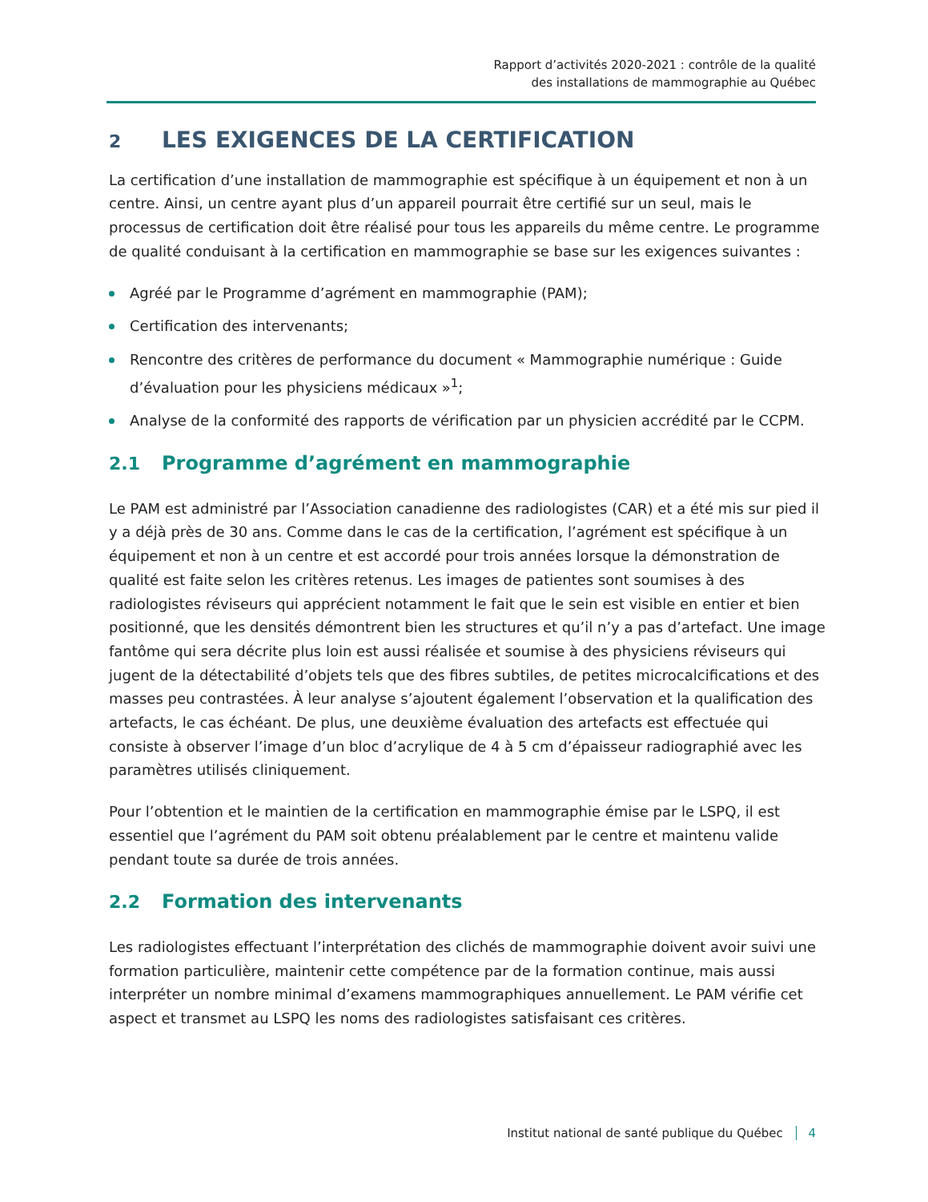Rapport d’activités 2020-2021 : contrôle de la qualité
des installations de mammographie au Québec
2 LES EXIGENCES DE LA CERTIFICATION
La certification d’une installation de mammographie est spécifique à un équipement et non à un centre. Ainsi, un centre ayant plus d’un appareil pourrait être certifié sur un seul, mais le processus de certification doit être réalisé pour tous les appareils du même centre. Le programme de qualité conduisant à la certification en mammographie se base sur les exigences suivantes :
Agréé par le Programme d’agrément en mammographie (PAM);
Certification des intervenants;
Rencontre des critères de performance du document « Mammographie numérique : Guide d’évaluation pour les physiciens médicaux »<sup>1</sup>;
Analyse de la conformité des rapports de vérification par un physicien accrédité par le CCPM.
2.1 Programme d’agrément en mammographie
Le PAM est administré par l’Association canadienne des radiologistes (CAR) et a été mis sur pied il y a déjà près de 30 ans. Comme dans le cas de la certification, l’agrément est spécifique à un équipement et non à un centre et est accordé pour trois années lorsque la démonstration de qualité est faite selon les critères retenus. Les images de patientes sont soumises à des radiologistes réviseurs qui apprécient notamment le fait que le sein est visible en entier et bien positionné, que les densités démontrent bien les structures et qu’il n’y a pas d’artefact. Une image fantôme qui sera décrite plus loin est aussi réalisée et soumise à des physiciens réviseurs qui jugent de la détectabilité d’objets tels que des fibres subtiles, de petites microcalcifications et des masses peu contrastées. À leur analyse s’ajoutent également l’observation et la qualification des artefacts, le cas échéant. De plus, une deuxième évaluation des artefacts est effectuée qui consiste à observer l’image d’un bloc d’acrylique de 4 à 5 cm d’épaisseur radiographié avec les paramètres utilisés cliniquement.
Pour l’obtention et le maintien de la certification en mammographie émise par le LSPQ, il est essentiel que l’agrément du PAM soit obtenu préalablement par le centre et maintenu valide pendant toute sa durée de trois années.
2.2 Formation des intervenants
Les radiologistes effectuant l’interprétation des clichés de mammographie doivent avoir suivi une formation particulière, maintenir cette compétence par de la formation continue, mais aussi interpréter un nombre minimal d’examens mammographiques annuellement. Le PAM vérifie cet aspect et transmet au LSPQ les noms des radiologistes satisfaisant ces critères.
Institut national de santé publique du Québec 4